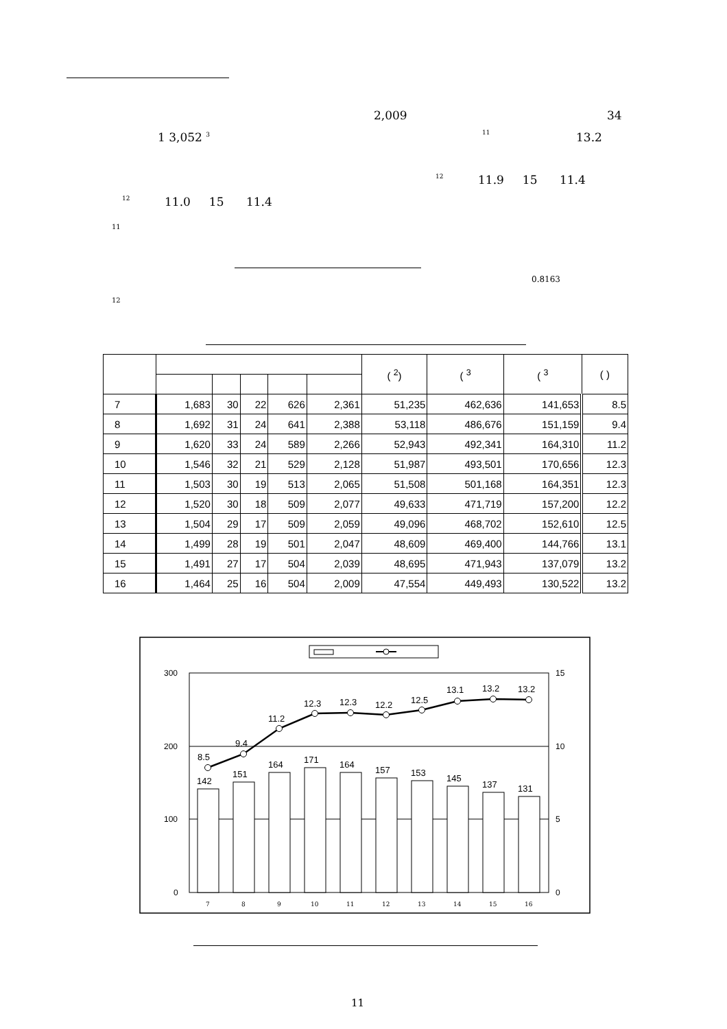2,009 34
1 3,052 <sup>3</sup> 11 13.2
12 11.9 15 11.4
12 11.0 15 11.4
11
0.8163
12
| | | | | | | ( <sup>2</sup>) | ( <sup>3</sup> | ( <sup>3</sup> | ( ) |
| --- | --- | --- | --- | --- | --- | --- | --- | --- | --- |
| 7 | 1,683 | 30 | 22 | 626 | 2,361 | 51,235 | 462,636 | 141,653 | 8.5 |
| 8 | 1,692 | 31 | 24 | 641 | 2,388 | 53,118 | 486,676 | 151,159 | 9.4 |
| 9 | 1,620 | 33 | 24 | 589 | 2,266 | 52,943 | 492,341 | 164,310 | 11.2 |
| 10 | 1,546 | 32 | 21 | 529 | 2,128 | 51,987 | 493,501 | 170,656 | 12.3 |
| 11 | 1,503 | 30 | 19 | 513 | 2,065 | 51,508 | 501,168 | 164,351 | 12.3 |
| 12 | 1,520 | 30 | 18 | 509 | 2,077 | 49,633 | 471,719 | 157,200 | 12.2 |
| 13 | 1,504 | 29 | 17 | 509 | 2,059 | 49,096 | 468,702 | 152,610 | 12.5 |
| 14 | 1,499 | 28 | 19 | 501 | 2,047 | 48,609 | 469,400 | 144,766 | 13.1 |
| 15 | 1,491 | 27 | 17 | 504 | 2,039 | 48,695 | 471,943 | 137,079 | 13.2 |
| 16 | 1,464 | 25 | 16 | 504 | 2,009 | 47,554 | 449,493 | 130,522 | 13.2 |
300
200
100
0
15
10
5
0
8.5
9.4
11.2
12.3
12.3
12.2
12.5
13.1
13.2
13.2
142
151
164
171
164
157
153
145
137
131
7
8
9
10
11
12
13
14
15
16
11